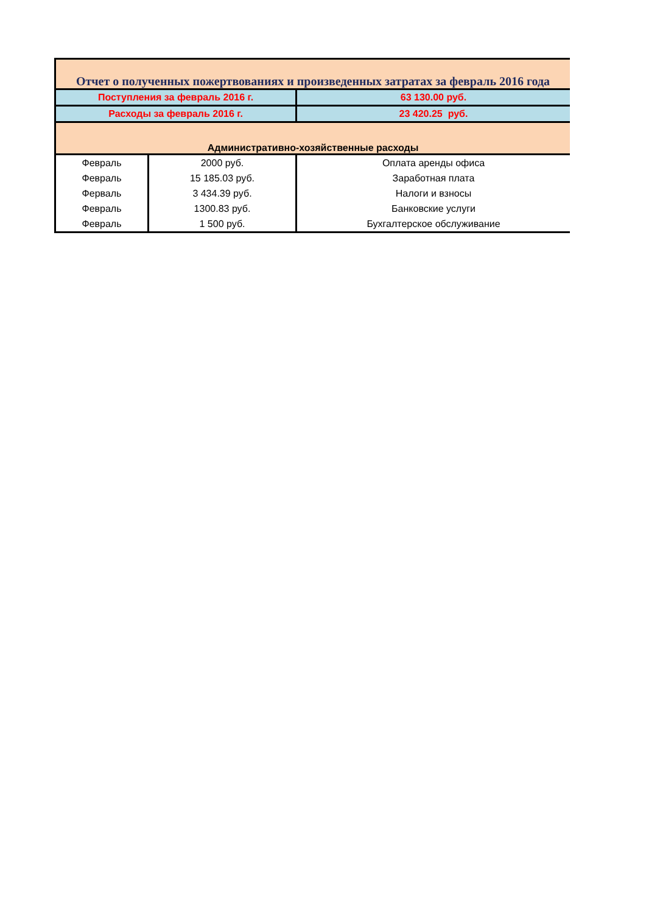| Отчет о полученных пожертвованиях и произведенных затратах за февраль 2016 года | | |
| Поступления за февраль 2016 г. | | 63 130.00 руб. |
| Расходы за февраль 2016 г. | | 23 420.25 руб. |
| Административно-хозяйственные расходы | | |
| Февраль | 2000 руб. | Оплата аренды офиса |
| Февраль | 15 185.03 руб. | Заработная плата |
| Ферваль | 3 434.39 руб. | Налоги и взносы |
| Февраль | 1300.83 руб. | Банковские услуги |
| Февраль | 1 500 руб. | Бухгалтерское обслуживание |